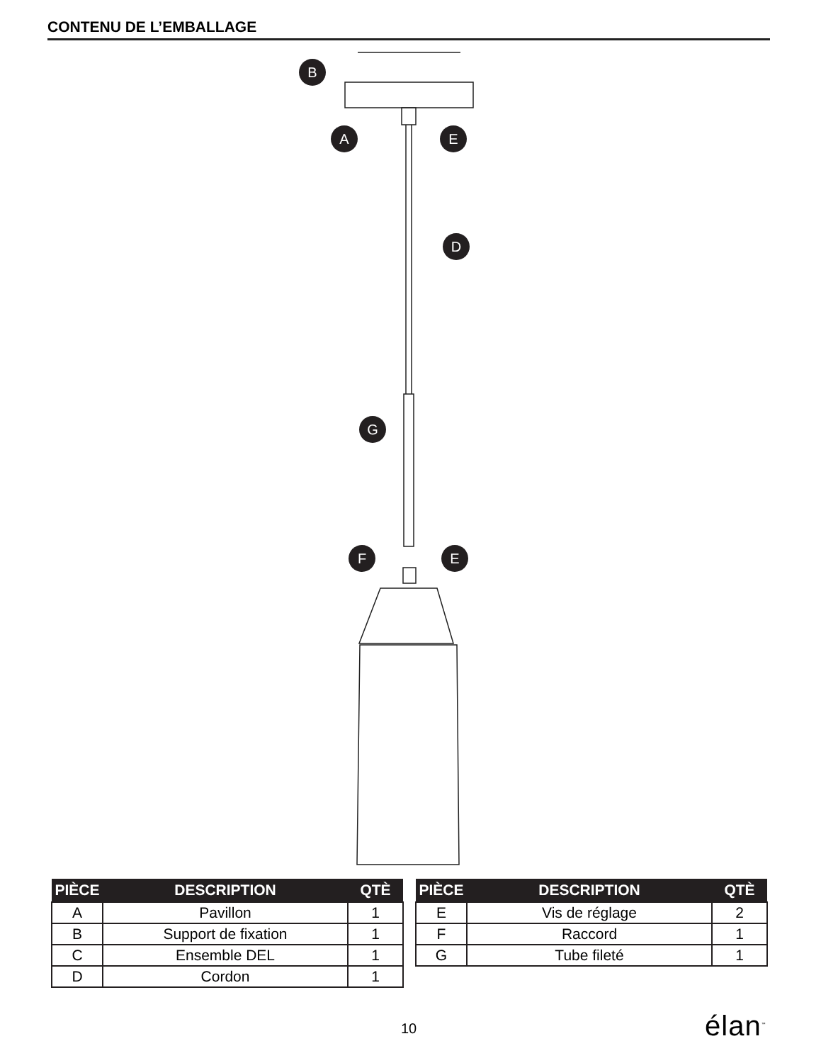CONTENU DE L’EMBALLAGE
B
A
E
D
G
F
E
| PIÈCE | DESCRIPTION | QTÈ |
| --- | --- | --- |
| A | Pavillon | 1 |
| B | Support de fixation | 1 |
| C | Ensemble DEL | 1 |
| D | Cordon | 1 |
| PIÈCE | DESCRIPTION | QTÈ |
| --- | --- | --- |
| E | Vis de réglage | 2 |
| F | Raccord | 1 |
| G | Tube fileté | 1 |
10 élan<sup>™</sup>